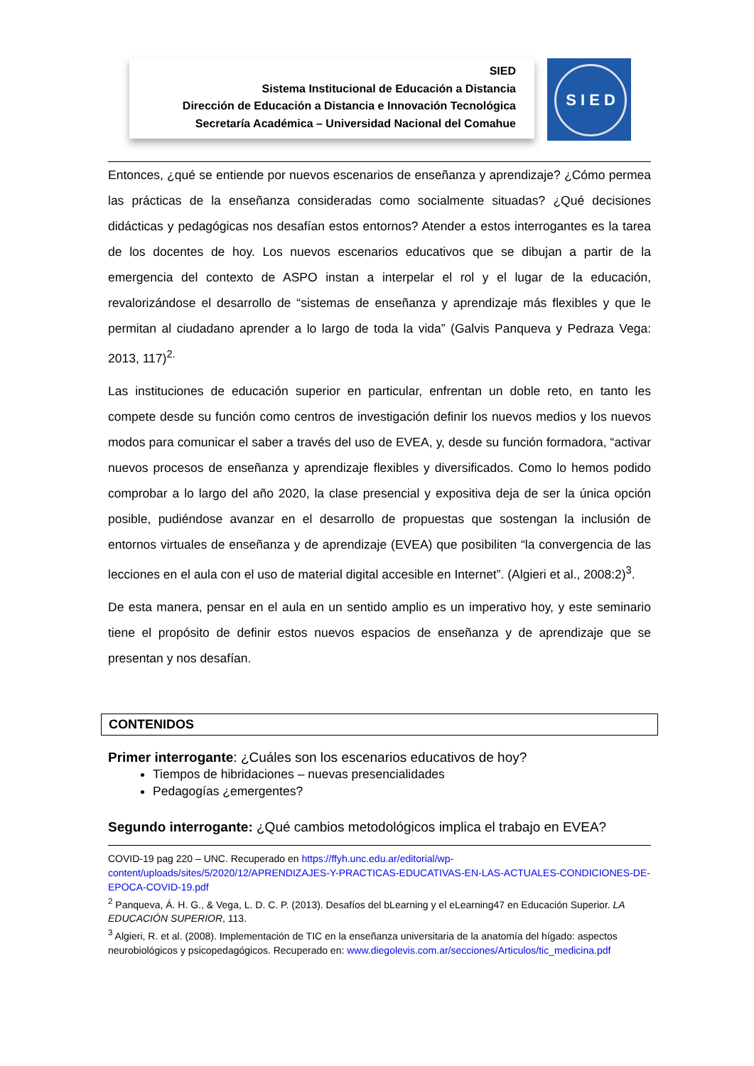SIED
Sistema Institucional de Educación a Distancia
Dirección de Educación a Distancia e Innovación Tecnológica
Secretaría Académica – Universidad Nacional del Comahue
S I E D
Entonces, ¿qué se entiende por nuevos escenarios de enseñanza y aprendizaje? ¿Cómo permea las prácticas de la enseñanza consideradas como socialmente situadas? ¿Qué decisiones didácticas y pedagógicas nos desafían estos entornos? Atender a estos interrogantes es la tarea de los docentes de hoy. Los nuevos escenarios educativos que se dibujan a partir de la emergencia del contexto de ASPO instan a interpelar el rol y el lugar de la educación, revalorizándose el desarrollo de “sistemas de enseñanza y aprendizaje más flexibles y que le permitan al ciudadano aprender a lo largo de toda la vida” (Galvis Panqueva y Pedraza Vega: 2013, 117)<sup>2.</sup>
Las instituciones de educación superior en particular, enfrentan un doble reto, en tanto les compete desde su función como centros de investigación definir los nuevos medios y los nuevos modos para comunicar el saber a través del uso de EVEA, y, desde su función formadora, “activar nuevos procesos de enseñanza y aprendizaje flexibles y diversificados. Como lo hemos podido comprobar a lo largo del año 2020, la clase presencial y expositiva deja de ser la única opción posible, pudiéndose avanzar en el desarrollo de propuestas que sostengan la inclusión de entornos virtuales de enseñanza y de aprendizaje (EVEA) que posibiliten “la convergencia de las lecciones en el aula con el uso de material digital accesible en Internet”. (Algieri et al., 2008:2)<sup>3</sup>.
De esta manera, pensar en el aula en un sentido amplio es un imperativo hoy, y este seminario tiene el propósito de definir estos nuevos espacios de enseñanza y de aprendizaje que se presentan y nos desafían.
CONTENIDOS
Primer interrogante: ¿Cuáles son los escenarios educativos de hoy?
Tiempos de hibridaciones – nuevas presencialidades
Pedagogías ¿emergentes?
Segundo interrogante: ¿Qué cambios metodológicos implica el trabajo en EVEA?
COVID-19 pag 220 – UNC. Recuperado en https://ffyh.unc.edu.ar/editorial/wp-content/uploads/sites/5/2020/12/APRENDIZAJES-Y-PRACTICAS-EDUCATIVAS-EN-LAS-ACTUALES-CONDICIONES-DE-EPOCA-COVID-19.pdf
<sup>2</sup> Panqueva, Á. H. G., & Vega, L. D. C. P. (2013). Desafíos del bLearning y el eLearning47 en Educación Superior. LA EDUCACIÓN SUPERIOR, 113.
<sup>3</sup> Algieri, R. et al. (2008). Implementación de TIC en la enseñanza universitaria de la anatomía del hígado: aspectos neurobiológicos y psicopedagógicos. Recuperado en: www.diegolevis.com.ar/secciones/Articulos/tic_medicina.pdf